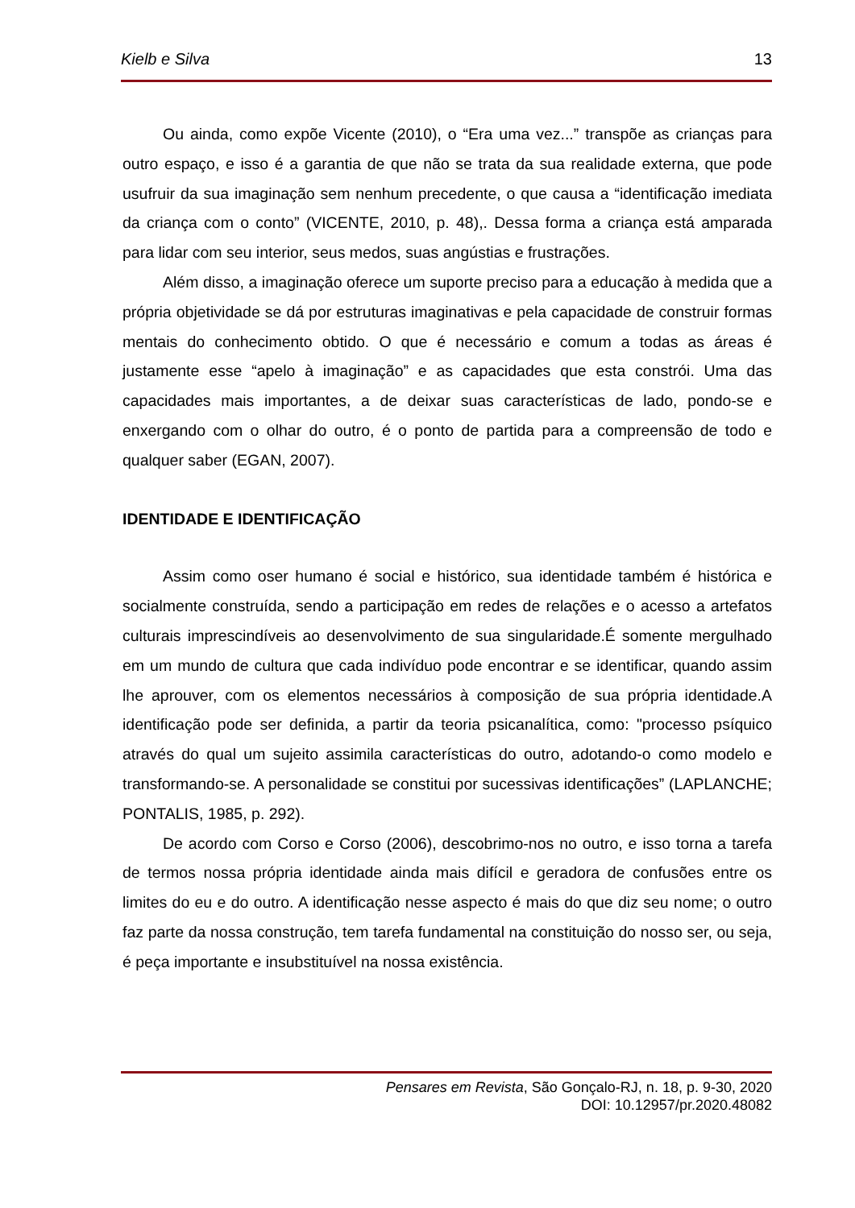Kielb e Silva 13
Ou ainda, como expõe Vicente (2010), o “Era uma vez...” transpõe as crianças para outro espaço, e isso é a garantia de que não se trata da sua realidade externa, que pode usufruir da sua imaginação sem nenhum precedente, o que causa a “identificação imediata da criança com o conto” (VICENTE, 2010, p. 48),. Dessa forma a criança está amparada para lidar com seu interior, seus medos, suas angústias e frustrações.
Além disso, a imaginação oferece um suporte preciso para a educação à medida que a própria objetividade se dá por estruturas imaginativas e pela capacidade de construir formas mentais do conhecimento obtido. O que é necessário e comum a todas as áreas é justamente esse “apelo à imaginação” e as capacidades que esta constrói. Uma das capacidades mais importantes, a de deixar suas características de lado, pondo-se e enxergando com o olhar do outro, é o ponto de partida para a compreensão de todo e qualquer saber (EGAN, 2007).
IDENTIDADE E IDENTIFICAÇÃO
Assim como oser humano é social e histórico, sua identidade também é histórica e socialmente construída, sendo a participação em redes de relações e o acesso a artefatos culturais imprescindíveis ao desenvolvimento de sua singularidade.É somente mergulhado em um mundo de cultura que cada indivíduo pode encontrar e se identificar, quando assim lhe aprouver, com os elementos necessários à composição de sua própria identidade.A identificação pode ser definida, a partir da teoria psicanalítica, como: "processo psíquico através do qual um sujeito assimila características do outro, adotando-o como modelo e transformando-se. A personalidade se constitui por sucessivas identificações” (LAPLANCHE; PONTALIS, 1985, p. 292).
De acordo com Corso e Corso (2006), descobrimo-nos no outro, e isso torna a tarefa de termos nossa própria identidade ainda mais difícil e geradora de confusões entre os limites do eu e do outro. A identificação nesse aspecto é mais do que diz seu nome; o outro faz parte da nossa construção, tem tarefa fundamental na constituição do nosso ser, ou seja, é peça importante e insubstituível na nossa existência.
Pensares em Revista, São Gonçalo-RJ, n. 18, p. 9-30, 2020
DOI: 10.12957/pr.2020.48082